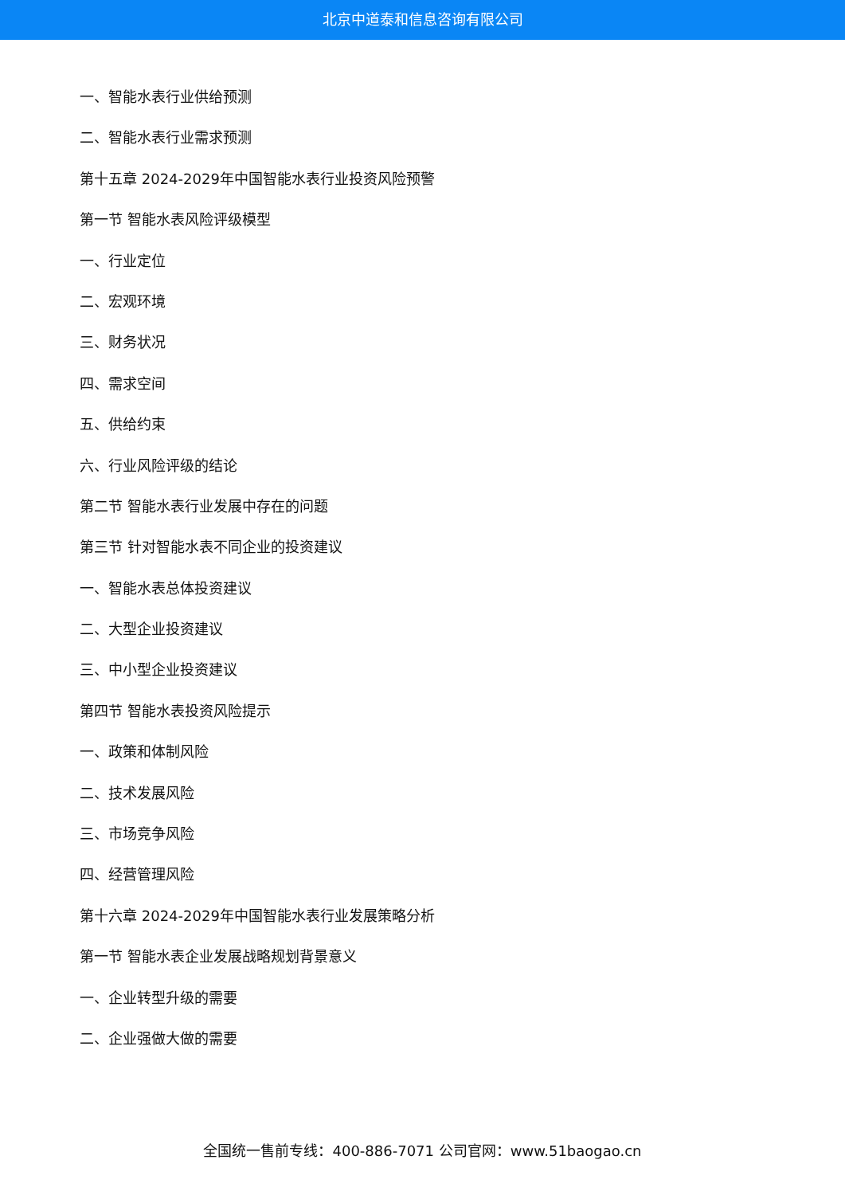北京中道泰和信息咨询有限公司
一、智能水表行业供给预测
二、智能水表行业需求预测
第十五章 2024-2029年中国智能水表行业投资风险预警
第一节 智能水表风险评级模型
一、行业定位
二、宏观环境
三、财务状况
四、需求空间
五、供给约束
六、行业风险评级的结论
第二节 智能水表行业发展中存在的问题
第三节 针对智能水表不同企业的投资建议
一、智能水表总体投资建议
二、大型企业投资建议
三、中小型企业投资建议
第四节 智能水表投资风险提示
一、政策和体制风险
二、技术发展风险
三、市场竞争风险
四、经营管理风险
第十六章 2024-2029年中国智能水表行业发展策略分析
第一节 智能水表企业发展战略规划背景意义
一、企业转型升级的需要
二、企业强做大做的需要
全国统一售前专线：400-886-7071 公司官网：www.51baogao.cn